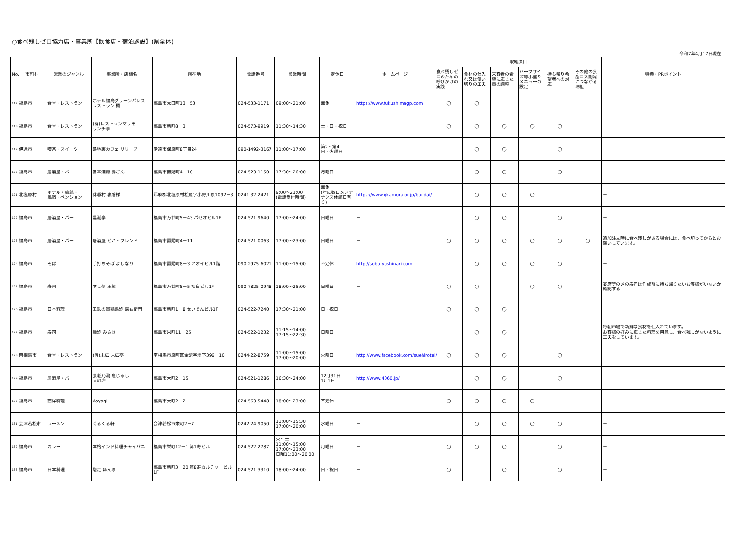○食べ残しゼロ協力店・事業所【飲食店・宿泊施設】(県全体)
令和7年4月17日現在
| No. | 市町村 | 営業のジャンル | 事業所・店舗名 | 所在地 | 電話番号 | 営業時間 | 定休日 | ホームページ | 取組項目 | | | | | | 特典・PRポイント |
| --- | --- | --- | --- | --- | --- | --- | --- | --- | --- | --- | --- | --- | --- | --- | --- |
| | | | | | | | | | 食べ残しゼロのための呼びかけの実践 | 食材の仕入れ又は使い切りの工夫 | 来客者の希望に応じた量の調整 | ハーフサイズ等小盛りメニューの設定 | 持ち帰り希望者への対応 | その他の食品ロス削減につながる取組 | |
| 117 | 福島市 | 食堂・レストラン | ホテル福島グリーンパレス レストラン 楓 | 福島市太田町13－53 | 024-533-1171 | 09:00～21:00 | 無休 | https://www.fukushimagp.com | ○ | ○ | | | | | － |
| 118 | 福島市 | 食堂・レストラン | (有)レストランマリモ ランチ亭 | 福島市新町8－3 | 024-573-9919 | 11:30～14:30 | 土・日・祝日 | － | ○ | ○ | ○ | ○ | ○ | | － |
| 119 | 伊達市 | 喫茶・スイーツ | 路地裏カフェ リリーブ | 伊達市保原町8丁目24 | 090-1492-3167 | 11:00～17:00 | 第2・第4 日・火曜日 | － | | ○ | ○ | | ○ | | － |
| 120 | 福島市 | 居酒屋・バー | 旨辛酒房 赤ごん | 福島市置賜町4－10 | 024-523-1150 | 17:30～26:00 | 月曜日 | － | | ○ | ○ | | ○ | | － |
| 121 | 北塩原村 | ホテル・旅館・ 民宿・ペンション | 休暇村 裏磐梯 | 耶麻郡北塩原村桧原字小野川原1092－3 | 0241-32-2421 | 9:00～21:00 (電話受付時間) | 無休 (年に数日メンテナンス休館日有り) | https://www.qkamura.or.jp/bandai/ | | ○ | ○ | ○ | | | － |
| 122 | 福島市 | 居酒屋・バー | 黒潮亭 | 福島市万世町5－43 パセオビル1F | 024-521-9640 | 17:00～24:00 | 日曜日 | － | | ○ | ○ | | ○ | | － |
| 123 | 福島市 | 居酒屋・バー | 居酒屋 ビバ・フレンド | 福島市置賜町4－11 | 024-521-0063 | 17:00～23:00 | 日曜日 | － | ○ | ○ | ○ | ○ | ○ | ○ | 追加注文時に食べ残しがある場合には、食べ切ってからとお願いしています。 |
| 124 | 福島市 | そば | 手打ちそば よしなり | 福島市置賜町8－3 アオイビル1階 | 090-2975-6021 | 11:00～15:00 | 不定休 | http://soba-yoshinari.com | | ○ | ○ | ○ | ○ | | － |
| 125 | 福島市 | 寿司 | すし処 玉鮨 | 福島市万世町5－5 相良ビル1F | 090-7825-0948 | 18:00～25:00 | 日曜日 | － | ○ | ○ | | ○ | ○ | | 宴席等の〆の寿司は作成前に持ち帰りたいお客様がいないか確認する |
| 126 | 福島市 | 日本料理 | 五鉄の軍鶏鍋処 嘉右衛門 | 福島市新町1－8 せいでんビル1F | 024-522-7240 | 17:30～21:00 | 日・祝日 | － | ○ | ○ | ○ | | | | － |
| 127 | 福島市 | 寿司 | 鮨処 みさき | 福島市栄町11－25 | 024-522-1232 | 11:15～14:00 17:15～22:30 | 日曜日 | － | | ○ | ○ | | | | 毎朝市場で新鮮な食材を仕入れています。 お客様の好みに応じた料理を用意し、食べ残しがないように工夫をしています。 |
| 128 | 南相馬市 | 食堂・レストラン | (有)末広 末広亭 | 南相馬市原町区金沢字堤下396－10 | 0244-22-8759 | 11:00～15:00 17:00～20:00 | 火曜日 | http://www.facebook.com/suehirotei/ | ○ | ○ | ○ | | ○ | | － |
| 129 | 福島市 | 居酒屋・バー | 養老乃瀧 魚じるし 大町店 | 福島市大町2－15 | 024-521-1286 | 16:30～24:00 | 12月31日 1月1日 | http://www.4060.jp/ | | ○ | ○ | | ○ | | － |
| 130 | 福島市 | 西洋料理 | Aoyagi | 福島市大町2－2 | 024-563-5448 | 18:00～23:00 | 不定休 | － | ○ | ○ | ○ | ○ | | | － |
| 131 | 会津若松市 | ラーメン | くるくる軒 | 会津若松市栄町2－7 | 0242-24-9050 | 11:00～15:30 17:00～20:00 | 水曜日 | － | | ○ | ○ | ○ | ○ | | － |
| 132 | 福島市 | カレー | 本格インド料理チャイパニ | 福島市栄町12－1 第1寿ビル | 024-522-2787 | 火～土 11:00～15:00 17:00～23:00 日曜11:00～20:00 | 月曜日 | － | ○ | ○ | ○ | | ○ | | － |
| 133 | 福島市 | 日本料理 | 馳走 ほんま | 福島市新町3－20 第8寿カルチャービル1F | 024-521-3310 | 18:00～24:00 | 日・祝日 | － | ○ | | ○ | | ○ | | － |